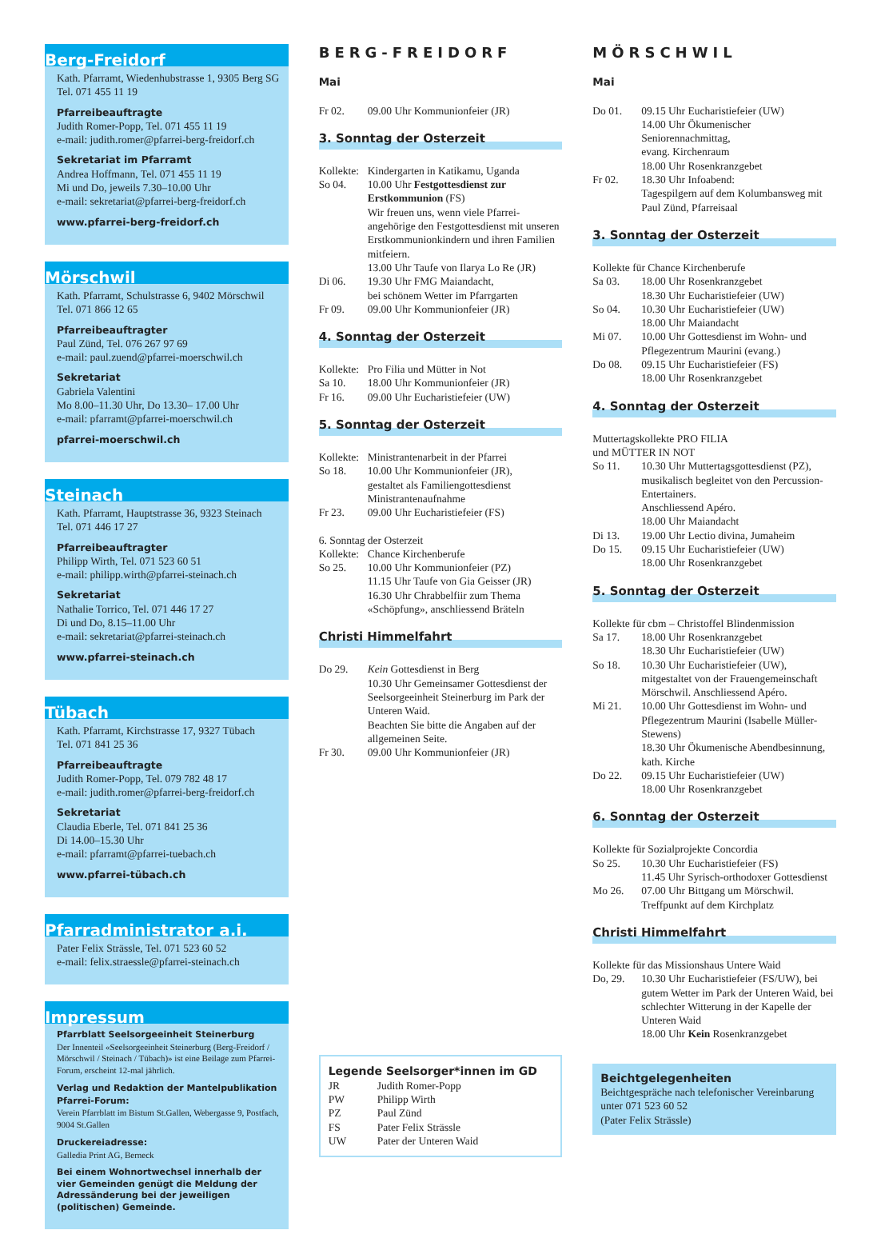Berg-Freidorf
Kath. Pfarramt, Wiedenhubstrasse 1, 9305 Berg SG
Tel. 071 455 11 19
Pfarreibeauftragte
Judith Romer-Popp, Tel. 071 455 11 19
e-mail: judith.romer@pfarrei-berg-freidorf.ch
Sekretariat im Pfarramt
Andrea Hoffmann, Tel. 071 455 11 19
Mi und Do, jeweils 7.30–10.00 Uhr
e-mail: sekretariat@pfarrei-berg-freidorf.ch
www.pfarrei-berg-freidorf.ch
Mörschwil
Kath. Pfarramt, Schulstrasse 6, 9402 Mörschwil
Tel. 071 866 12 65
Pfarreibeauftragter
Paul Zünd, Tel. 076 267 97 69
e-mail: paul.zuend@pfarrei-moerschwil.ch
Sekretariat
Gabriela Valentini
Mo 8.00–11.30 Uhr, Do 13.30– 17.00 Uhr
e-mail: pfarramt@pfarrei-moerschwil.ch
pfarrei-moerschwil.ch
Steinach
Kath. Pfarramt, Hauptstrasse 36, 9323 Steinach
Tel. 071 446 17 27
Pfarreibeauftragter
Philipp Wirth, Tel. 071 523 60 51
e-mail: philipp.wirth@pfarrei-steinach.ch
Sekretariat
Nathalie Torrico, Tel. 071 446 17 27
Di und Do, 8.15–11.00 Uhr
e-mail: sekretariat@pfarrei-steinach.ch
www.pfarrei-steinach.ch
Tübach
Kath. Pfarramt, Kirchstrasse 17, 9327 Tübach
Tel. 071 841 25 36
Pfarreibeauftragte
Judith Romer-Popp, Tel. 079 782 48 17
e-mail: judith.romer@pfarrei-berg-freidorf.ch
Sekretariat
Claudia Eberle, Tel. 071 841 25 36
Di 14.00–15.30 Uhr
e-mail: pfarramt@pfarrei-tuebach.ch
www.pfarrei-tübach.ch
Pfarradministrator a.i.
Pater Felix Strässle, Tel. 071 523 60 52
e-mail: felix.straessle@pfarrei-steinach.ch
Impressum
Pfarrblatt Seelsorgeeinheit Steinerburg
Der Innenteil «Seelsorgeeinheit Steinerburg (Berg-Freidorf / Mörschwil / Steinach / Tübach)» ist eine Beilage zum Pfarrei-Forum, erscheint 12-mal jährlich.
Verlag und Redaktion der Mantelpublikation Pfarrei-Forum:
Verein Pfarrblatt im Bistum St.Gallen, Webergasse 9, Postfach, 9004 St.Gallen
Druckereiadresse:
Galledia Print AG, Berneck
Bei einem Wohnortwechsel innerhalb der vier Gemeinden genügt die Meldung der Adressänderung bei der jeweiligen (politischen) Gemeinde.
BERG-FREIDORF
Mai
Fr 02. 09.00 Uhr Kommunionfeier (JR)
3. Sonntag der Osterzeit
Kollekte: Kindergarten in Katikamu, Uganda
So 04. 10.00 Uhr Festgottesdienst zur Erstkommunion (FS)
Wir freuen uns, wenn viele Pfarrei­angehörige den Festgottesdienst mit unseren Erstkommunionkindern und ihren Familien mitfeiern.
13.00 Uhr Taufe von Ilarya Lo Re (JR)
Di 06. 19.30 Uhr FMG Maiandacht,
bei schönem Wetter im Pfarrgarten
Fr 09. 09.00 Uhr Kommunionfeier (JR)
4. Sonntag der Osterzeit
Kollekte: Pro Filia und Mütter in Not
Sa 10. 18.00 Uhr Kommunionfeier (JR)
Fr 16. 09.00 Uhr Eucharistiefeier (UW)
5. Sonntag der Osterzeit
Kollekte: Ministrantenarbeit in der Pfarrei
So 18. 10.00 Uhr Kommunionfeier (JR),
gestaltet als Familiengottesdienst Ministrantenaufnahme
Fr 23. 09.00 Uhr Eucharistiefeier (FS)
6. Sonntag der Osterzeit
Kollekte: Chance Kirchenberufe
So 25. 10.00 Uhr Kommunionfeier (PZ)
11.15 Uhr Taufe von Gia Geisser (JR)
16.30 Uhr Chrabbelfiir zum Thema «Schöpfung», anschliessend Bräteln
Christi Himmelfahrt
Do 29. Kein Gottesdienst in Berg
10.30 Uhr Gemeinsamer Gottesdienst der Seelsorgeeinheit Steinerburg im Park der Unteren Waid.
Beachten Sie bitte die Angaben auf der allgemeinen Seite.
Fr 30. 09.00 Uhr Kommunionfeier (JR)
Legende Seelsorger*innen im GD
JR Judith Romer-Popp
PW Philipp Wirth
PZ Paul Zünd
FS Pater Felix Strässle
UW Pater der Unteren Waid
MÖRSCHWIL
Mai
Do 01. 09.15 Uhr Eucharistiefeier (UW)
14.00 Uhr Ökumenischer Seniorennachmittag,
evang. Kirchenraum
18.00 Uhr Rosenkranzgebet
Fr 02. 18.30 Uhr Infoabend:
Tagespilgern auf dem Kolumbansweg mit Paul Zünd, Pfarreisaal
3. Sonntag der Osterzeit
Kollekte für Chance Kirchenberufe
Sa 03. 18.00 Uhr Rosenkranzgebet
18.30 Uhr Eucharistiefeier (UW)
So 04. 10.30 Uhr Eucharistiefeier (UW)
18.00 Uhr Maiandacht
Mi 07. 10.00 Uhr Gottesdienst im Wohn- und Pflegezentrum Maurini (evang.)
Do 08. 09.15 Uhr Eucharistiefeier (FS)
18.00 Uhr Rosenkranzgebet
4. Sonntag der Osterzeit
Muttertagskollekte PRO FILIA
und MÜTTER IN NOT
So 11. 10.30 Uhr Muttertagsgottesdienst (PZ), musikalisch begleitet von den Percussion-Entertainers.
Anschliessend Apéro.
18.00 Uhr Maiandacht
Di 13. 19.00 Uhr Lectio divina, Jumaheim
Do 15. 09.15 Uhr Eucharistiefeier (UW)
18.00 Uhr Rosenkranzgebet
5. Sonntag der Osterzeit
Kollekte für cbm – Christoffel Blindenmission
Sa 17. 18.00 Uhr Rosenkranzgebet
18.30 Uhr Eucharistiefeier (UW)
So 18. 10.30 Uhr Eucharistiefeier (UW), mitgestaltet von der Frauengemeinschaft Mörschwil. Anschliessend Apéro.
Mi 21. 10.00 Uhr Gottesdienst im Wohn- und Pflegezentrum Maurini (Isabelle Müller-Stewens)
18.30 Uhr Ökumenische Abendbesinnung, kath. Kirche
Do 22. 09.15 Uhr Eucharistiefeier (UW)
18.00 Uhr Rosenkranzgebet
6. Sonntag der Osterzeit
Kollekte für Sozialprojekte Concordia
So 25. 10.30 Uhr Eucharistiefeier (FS)
11.45 Uhr Syrisch-orthodoxer Gottesdienst
Mo 26. 07.00 Uhr Bittgang um Mörschwil. Treffpunkt auf dem Kirchplatz
Christi Himmelfahrt
Kollekte für das Missionshaus Untere Waid
Do, 29. 10.30 Uhr Eucharistiefeier (FS/UW), bei gutem Wetter im Park der Unteren Waid, bei schlechter Witterung in der Kapelle der Unteren Waid
18.00 Uhr Kein Rosenkranzgebet
Beichtgelegenheiten
Beichtgespräche nach telefonischer Vereinbarung unter 071 523 60 52
(Pater Felix Strässle)